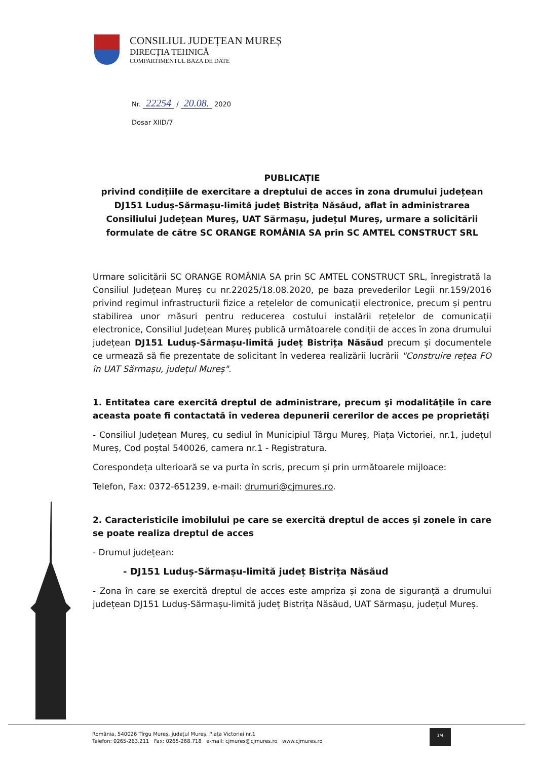CONSILIUL JUDEȚEAN MUREȘ
DIRECȚIA TEHNICĂ
COMPARTIMENTUL BAZA DE DATE
Nr. 22254 / 20.08. 2020
Dosar XIID/7
PUBLICAȚIE
privind condițiile de exercitare a dreptului de acces în zona drumului județean DJ151 Luduș-Sărmașu-limită județ Bistrița Năsăud, aflat în administrarea Consiliului Județean Mureș, UAT Sărmașu, județul Mureș, urmare a solicitării formulate de către SC ORANGE ROMÂNIA SA prin SC AMTEL CONSTRUCT SRL
Urmare solicitării SC ORANGE ROMÂNIA SA prin SC AMTEL CONSTRUCT SRL, înregistrată la Consiliul Județean Mureș cu nr.22025/18.08.2020, pe baza prevederilor Legii nr.159/2016 privind regimul infrastructurii fizice a rețelelor de comunicații electronice, precum și pentru stabilirea unor măsuri pentru reducerea costului instalării rețelelor de comunicații electronice, Consiliul Județean Mureș publică următoarele condiții de acces în zona drumului județean DJ151 Luduș-Sărmașu-limită județ Bistrița Năsăud precum și documentele ce urmează să fie prezentate de solicitant în vederea realizării lucrării "Construire rețea FO în UAT Sărmașu, județul Mureș".
1. Entitatea care exercită dreptul de administrare, precum şi modalităţile în care aceasta poate fi contactată în vederea depunerii cererilor de acces pe proprietăţi
- Consiliul Județean Mureș, cu sediul în Municipiul Târgu Mureș, Piața Victoriei, nr.1, județul Mureș, Cod poștal 540026, camera nr.1 - Registratura.
Corespondeța ulterioară se va purta în scris, precum și prin următoarele mijloace:
Telefon, Fax: 0372-651239, e-mail: drumuri@cjmures.ro.
2. Caracteristicile imobilului pe care se exercită dreptul de acces şi zonele în care se poate realiza dreptul de acces
- Drumul județean:
- DJ151 Luduș-Sărmașu-limită județ Bistrița Năsăud
- Zona în care se exercită dreptul de acces este ampriza și zona de siguranță a drumului județean DJ151 Luduș-Sărmașu-limită județ Bistrița Năsăud, UAT Sărmașu, județul Mureș.
România, 540026 Tîrgu Mureș, județul Mureș, Piața Victoriei nr.1
Telefon: 0265-263.211 Fax: 0265-268.718 e-mail: cjmures@cjmures.ro www.cjmures.ro
1/4